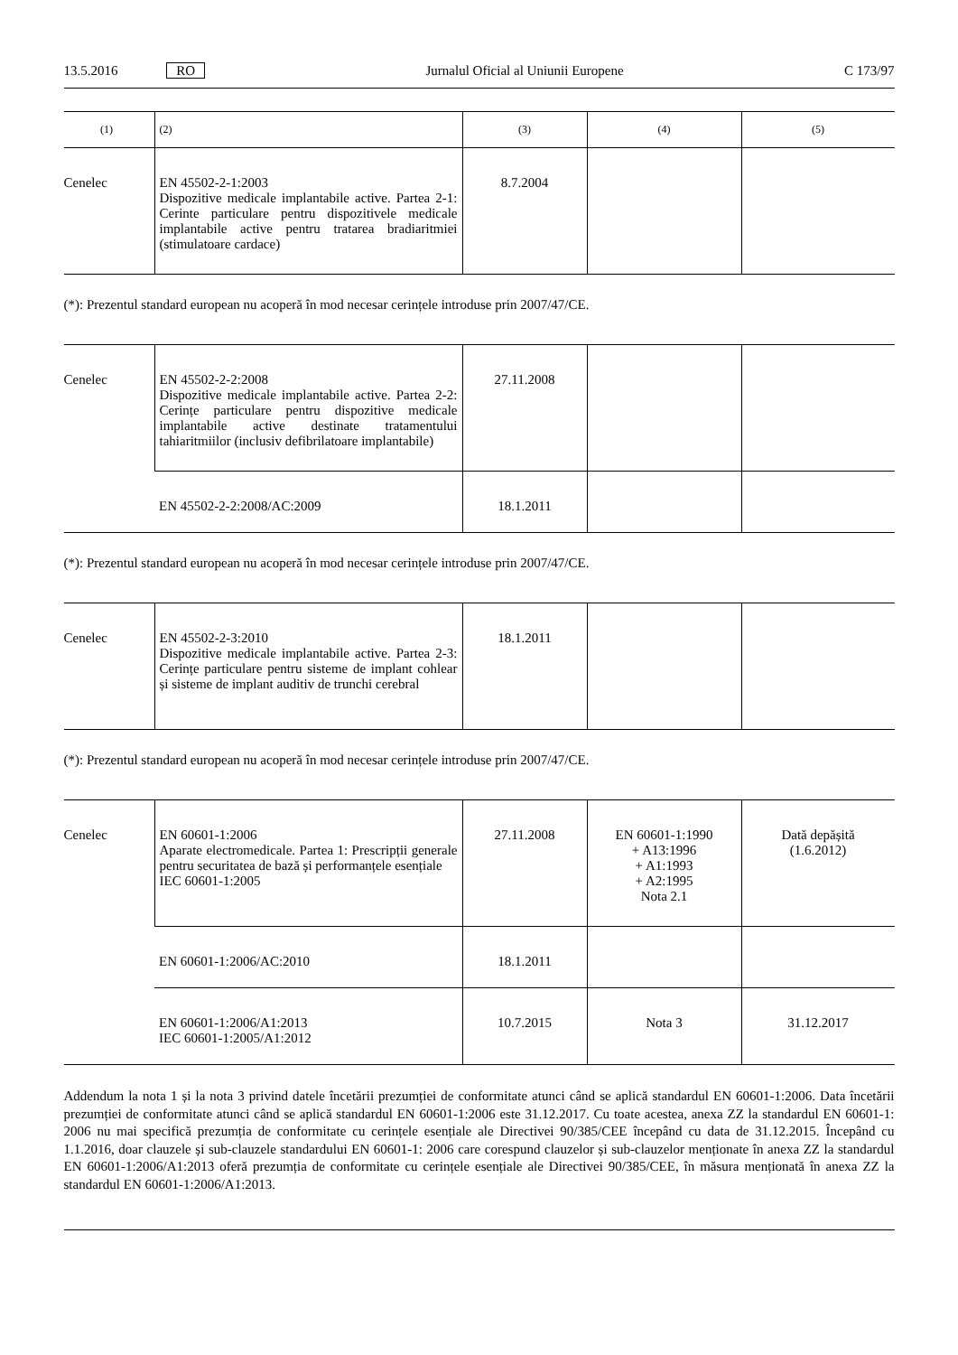13.5.2016 RO Jurnalul Oficial al Uniunii Europene C 173/97
| (1) | (2) | (3) | (4) | (5) |
| --- | --- | --- | --- | --- |
| Cenelec | EN 45502-2-1:2003 Dispozitive medicale implantabile active. Partea 2-1: Cerinte particulare pentru dispozitivele medicale implantabile active pentru tratarea bradiaritmiei (stimulatoare cardace) | 8.7.2004 | | |
(*): Prezentul standard european nu acoperă în mod necesar cerințele introduse prin 2007/47/CE.
| Cenelec | EN 45502-2-2:2008 Dispozitive medicale implantabile active. Partea 2-2: Cerințe particulare pentru dispozitive medicale implantabile active destinate tratamentului tahiaritmiilor (inclusiv defibrilatoare implantabile) | 27.11.2008 | | |
| | EN 45502-2-2:2008/AC:2009 | 18.1.2011 | | |
(*): Prezentul standard european nu acoperă în mod necesar cerințele introduse prin 2007/47/CE.
| Cenelec | EN 45502-2-3:2010 Dispozitive medicale implantabile active. Partea 2-3: Cerințe particulare pentru sisteme de implant cohlear și sisteme de implant auditiv de trunchi cerebral | 18.1.2011 | | |
(*): Prezentul standard european nu acoperă în mod necesar cerințele introduse prin 2007/47/CE.
| Cenelec | EN 60601-1:2006 Aparate electromedicale. Partea 1: Prescripții generale pentru securitatea de bază și performanțele esențiale IEC 60601-1:2005 | 27.11.2008 | EN 60601-1:1990 + A13:1996 + A1:1993 + A2:1995 Nota 2.1 | Dată depășită (1.6.2012) |
| | EN 60601-1:2006/AC:2010 | 18.1.2011 | | |
| | EN 60601-1:2006/A1:2013 IEC 60601-1:2005/A1:2012 | 10.7.2015 | Nota 3 | 31.12.2017 |
Addendum la nota 1 și la nota 3 privind datele încetării prezumției de conformitate atunci când se aplică standardul EN 60601-1:2006. Data încetării prezumției de conformitate atunci când se aplică standardul EN 60601-1:2006 este 31.12.2017. Cu toate acestea, anexa ZZ la standardul EN 60601-1: 2006 nu mai specifică prezumția de conformitate cu cerințele esențiale ale Directivei 90/385/CEE începând cu data de 31.12.2015. Începând cu 1.1.2016, doar clauzele și sub-clauzele standardului EN 60601-1: 2006 care corespund clauzelor și sub-clauzelor menționate în anexa ZZ la standardul EN 60601-1:2006/A1:2013 oferă prezumția de conformitate cu cerințele esențiale ale Directivei 90/385/CEE, în măsura menționată în anexa ZZ la standardul EN 60601-1:2006/A1:2013.